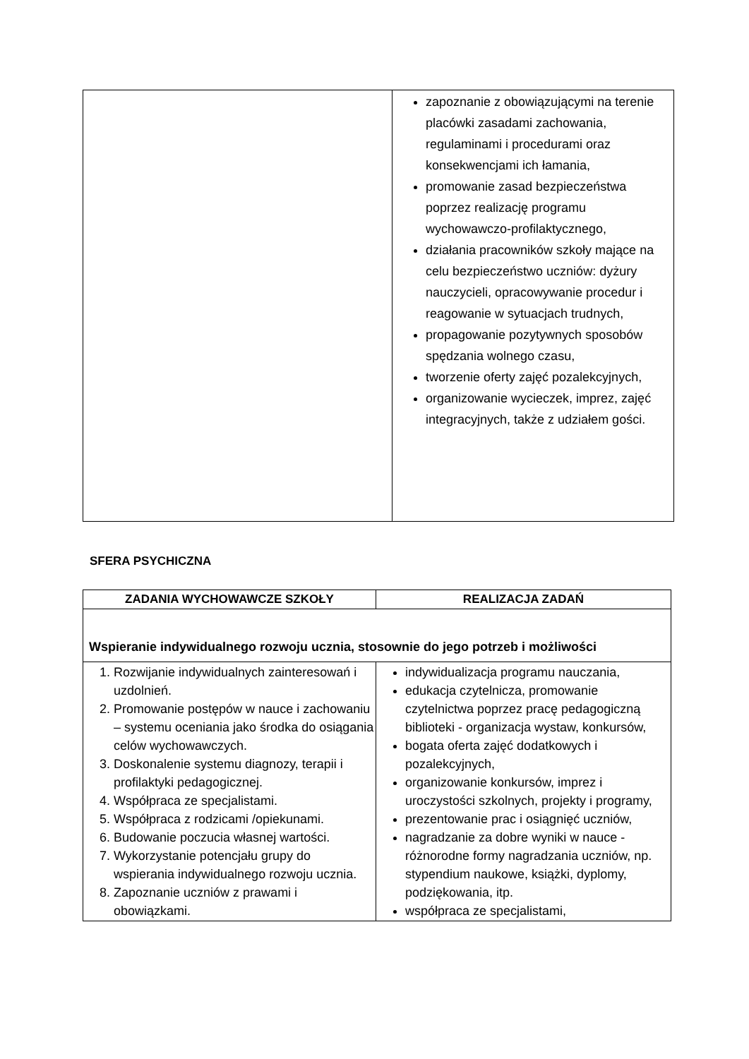| | zapoznanie z obowiązującymi na terenie placówki zasadami zachowania, regulaminami i procedurami oraz konsekwencjami ich łamania, promowanie zasad bezpieczeństwa poprzez realizację programu wychowawczo-profilaktycznego, działania pracowników szkoły mające na celu bezpieczeństwo uczniów: dyżury nauczycieli, opracowywanie procedur i reagowanie w sytuacjach trudnych, propagowanie pozytywnych sposobów spędzania wolnego czasu, tworzenie oferty zajęć pozalekcyjnych, organizowanie wycieczek, imprez, zajęć integracyjnych, także z udziałem gości. |
SFERA PSYCHICZNA
| ZADANIA WYCHOWAWCZE SZKOŁY | REALIZACJA ZADAŃ |
| --- | --- |
| Wspieranie indywidualnego rozwoju ucznia, stosownie do jego potrzeb i możliwości | |
| 1. Rozwijanie indywidualnych zainteresowań i uzdolnień. 2. Promowanie postępów w nauce i zachowaniu – systemu oceniania jako środka do osiągania celów wychowawczych. 3. Doskonalenie systemu diagnozy, terapii i profilaktyki pedagogicznej. 4. Współpraca ze specjalistami. 5. Współpraca z rodzicami /opiekunami. 6. Budowanie poczucia własnej wartości. 7. Wykorzystanie potencjału grupy do wspierania indywidualnego rozwoju ucznia. 8. Zapoznanie uczniów z prawami i obowiązkami. | indywidualizacja programu nauczania, edukacja czytelnicza, promowanie czytelnictwa poprzez pracę pedagogiczną biblioteki - organizacja wystaw, konkursów, bogata oferta zajęć dodatkowych i pozalekcyjnych, organizowanie konkursów, imprez i uroczystości szkolnych, projekty i programy, prezentowanie prac i osiągnięć uczniów, nagradzanie za dobre wyniki w nauce - różnorodne formy nagradzania uczniów, np. stypendium naukowe, książki, dyplomy, podziękowania, itp. współpraca ze specjalistami, |